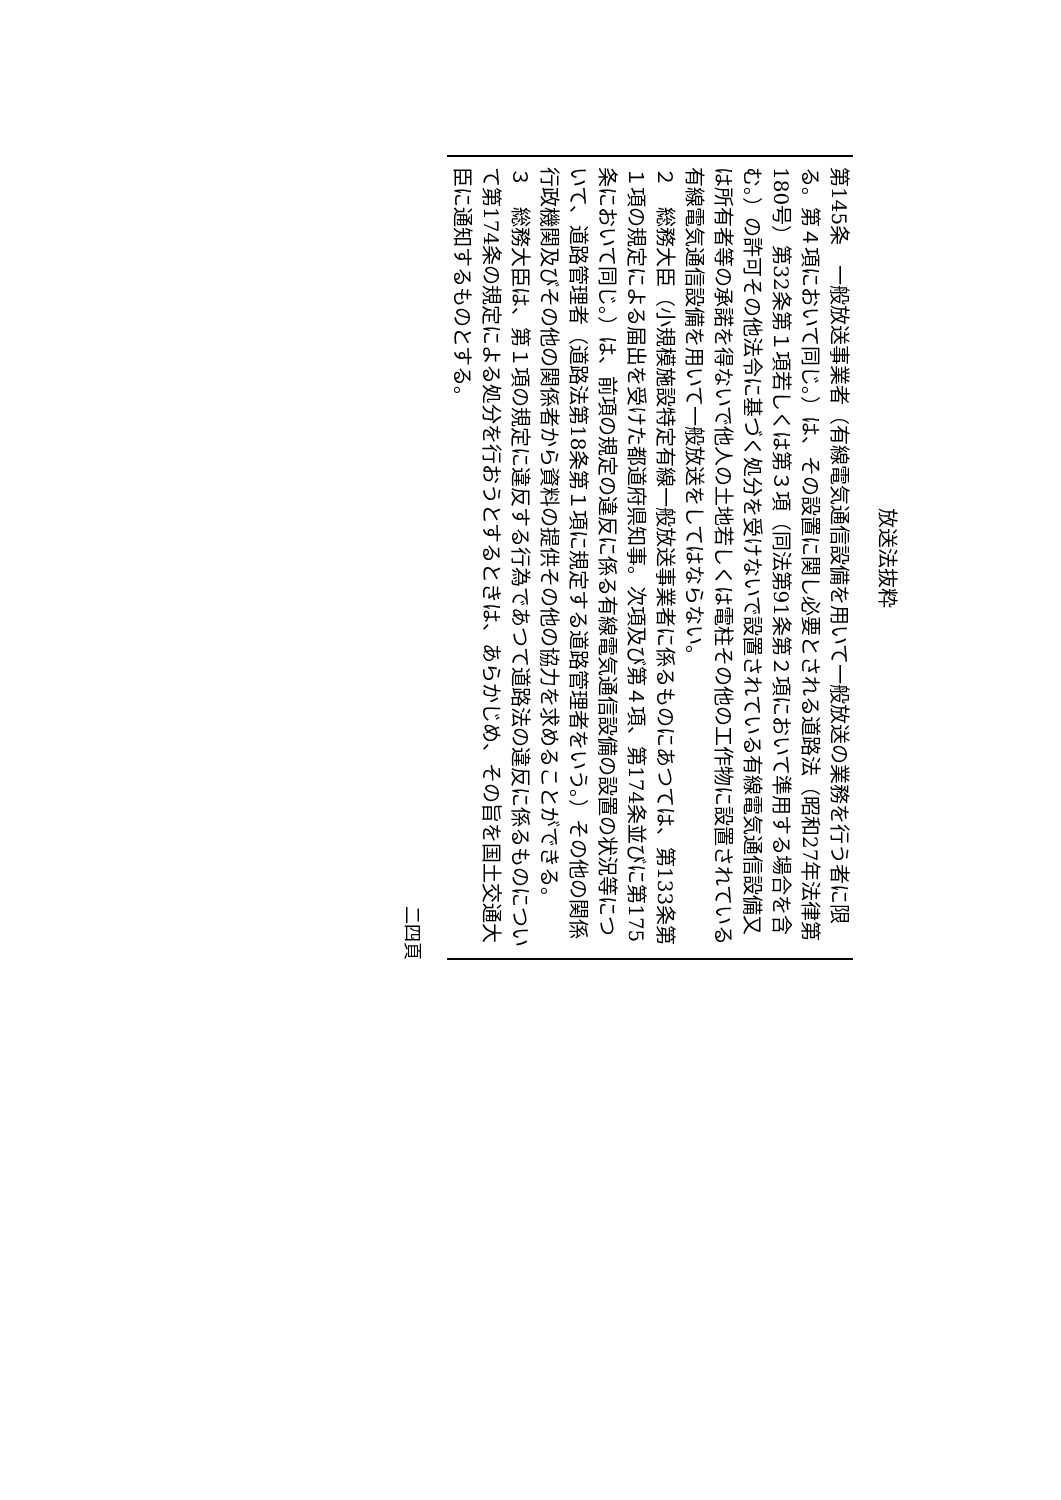放送法抜粋
第145条　一般放送事業者（有線電気通信設備を用いて一般放送の業務を行う者に限る。第４項において同じ。）は、その設置に関し必要とされる道路法（昭和27年法律第180号）第32条第１項若しくは第３項（同法第91条第２項において準用する場合を含む。）の許可その他法令に基づく処分を受けないで設置されている有線電気通信設備又は所有者等の承諾を得ないで他人の土地若しくは電柱その他の工作物に設置されている有線電気通信設備を用いて一般放送をしてはならない。
２　総務大臣（小規模施設特定有線一般放送事業者に係るものにあつては、第133条第１項の規定による届出を受けた都道府県知事。次項及び第４項、第174条並びに第175条において同じ。）は、前項の規定の違反に係る有線電気通信設備の設置の状況等について、道路管理者（道路法第18条第１項に規定する道路管理者をいう。）その他の関係行政機関及びその他の関係者から資料の提供その他の協力を求めることができる。
３　総務大臣は、第１項の規定に違反する行為であつて道路法の違反に係るものについて第174条の規定による処分を行おうとするときは、あらかじめ、その旨を国土交通大臣に通知するものとする。
二四頁